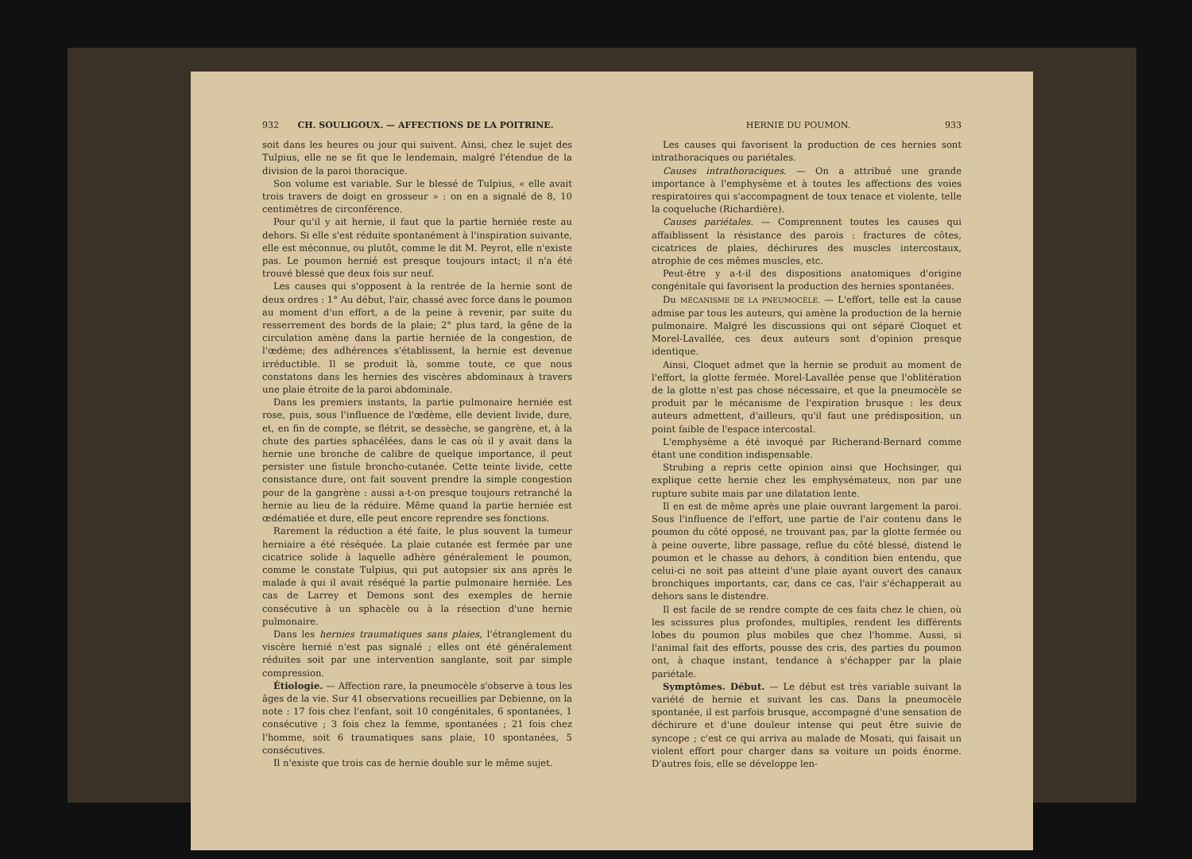932 CH. SOULIGOUX. — AFFECTIONS DE LA POITRINE.
soit dans les heures ou jour qui suivent. Ainsi, chez le sujet des Tulpius, elle ne se fit que le lendemain, malgré l'étendue de la division de la paroi thoracique.
Son volume est variable. Sur le blessé de Tulpius, « elle avait trois travers de doigt en grosseur » : on en a signalé de 8, 10 centimètres de circonférence.
Pour qu'il y ait hernie, il faut que la partie herniée reste au dehors. Si elle s'est réduite spontanément à l'inspiration suivante, elle est méconnue, ou plutôt, comme le dit M. Peyrot, elle n'existe pas. Le poumon hernié est presque toujours intact; il n'a été trouvé blessé que deux fois sur neuf.
Les causes qui s'opposent à la rentrée de la hernie sont de deux ordres : 1° Au début, l'air, chassé avec force dans le poumon au moment d'un effort, a de la peine à revenir, par suite du resserrement des bords de la plaie; 2° plus tard, la gêne de la circulation amène dans la partie herniée de la congestion, de l'œdème; des adhérences s'établissent, la hernie est devenue irréductible. Il se produit là, somme toute, ce que nous constatons dans les hernies des viscères abdominaux à travers une plaie étroite de la paroi abdominale.
Dans les premiers instants, la partie pulmonaire herniée est rose, puis, sous l'influence de l'œdème, elle devient livide, dure, et, en fin de compte, se flétrit, se dessèche, se gangrène, et, à la chute des parties sphacélées, dans le cas où il y avait dans la hernie une bronche de calibre de quelque importance, il peut persister une fistule broncho-cutanée. Cette teinte livide, cette consistance dure, ont fait souvent prendre la simple congestion pour de la gangrène : aussi a-t-on presque toujours retranché la hernie au lieu de la réduire. Même quand la partie herniée est œdématiée et dure, elle peut encore reprendre ses fonctions.
Rarement la réduction a été faite, le plus souvent la tumeur herniaire a été réséquée. La plaie cutanée est fermée par une cicatrice solide à laquelle adhère généralement le poumon, comme le constate Tulpius, qui put autopsier six ans après le malade à qui il avait réséqué la partie pulmonaire herniée. Les cas de Larrey et Demons sont des exemples de hernie consécutive à un sphacèle ou à la résection d'une hernie pulmonaire.
Dans les hernies traumatiques sans plaies, l'étranglement du viscère hernié n'est pas signalé ; elles ont été généralement réduites soit par une intervention sanglante, soit par simple compression.
Étiologie. — Affection rare, la pneumocèle s'observe à tous les âges de la vie. Sur 41 observations recueillies par Debienne, on la note : 17 fois chez l'enfant, soit 10 congénitales, 6 spontanées, 1 consécutive ; 3 fois chez la femme, spontanées ; 21 fois chez l'homme, soit 6 traumatiques sans plaie, 10 spontanées, 5 consécutives.
Il n'existe que trois cas de hernie double sur le même sujet.
HERNIE DU POUMON. 933
Les causes qui favorisent la production de ces hernies sont intrathoraciques ou pariétales.
Causes intrathoraciques. — On a attribué une grande importance à l'emphysème et à toutes les affections des voies respiratoires qui s'accompagnent de toux tenace et violente, telle la coqueluche (Richardière).
Causes pariétales. — Comprennent toutes les causes qui affaiblissent la résistance des parois : fractures de côtes, cicatrices de plaies, déchirures des muscles intercostaux, atrophie de ces mêmes muscles, etc.
Peut-être y a-t-il des dispositions anatomiques d'origine congénitale qui favorisent la production des hernies spontanées.
Du MÉCANISME DE LA PNEUMOCÈLE. — L'effort, telle est la cause admise par tous les auteurs, qui amène la production de la hernie pulmonaire. Malgré les discussions qui ont séparé Cloquet et Morel-Lavallée, ces deux auteurs sont d'opinion presque identique.
Ainsi, Cloquet admet que la hernie se produit au moment de l'effort, la glotte fermée. Morel-Lavallée pense que l'oblitération de la glotte n'est pas chose nécessaire, et que la pneumocèle se produit par le mécanisme de l'expiration brusque : les deux auteurs admettent, d'ailleurs, qu'il faut une prédisposition, un point faible de l'espace intercostal.
L'emphysème a été invoqué par Richerand-Bernard comme étant une condition indispensable.
Strubing a repris cette opinion ainsi que Hochsinger, qui explique cette hernie chez les emphysémateux, non par une rupture subite mais par une dilatation lente.
Il en est de même après une plaie ouvrant largement la paroi. Sous l'influence de l'effort, une partie de l'air contenu dans le poumon du côté opposé, ne trouvant pas, par la glotte fermée ou à peine ouverte, libre passage, reflue du côté blessé, distend le poumon et le chasse au dehors, à condition bien entendu, que celui-ci ne soit pas atteint d'une plaie ayant ouvert des canaux bronchiques importants, car, dans ce cas, l'air s'échapperait au dehors sans le distendre.
Il est facile de se rendre compte de ces faits chez le chien, où les scissures plus profondes, multiples, rendent les différents lobes du poumon plus mobiles que chez l'homme. Aussi, si l'animal fait des efforts, pousse des cris, des parties du poumon ont, à chaque instant, tendance à s'échapper par la plaie pariétale.
Symptômes. Début. — Le début est très variable suivant la variété de hernie et suivant les cas. Dans la pneumocèle spontanée, il est parfois brusque, accompagné d'une sensation de déchirure et d'une douleur intense qui peut être suivie de syncope ; c'est ce qui arriva au malade de Mosati, qui faisait un violent effort pour charger dans sa voiture un poids énorme. D'autres fois, elle se développe len-